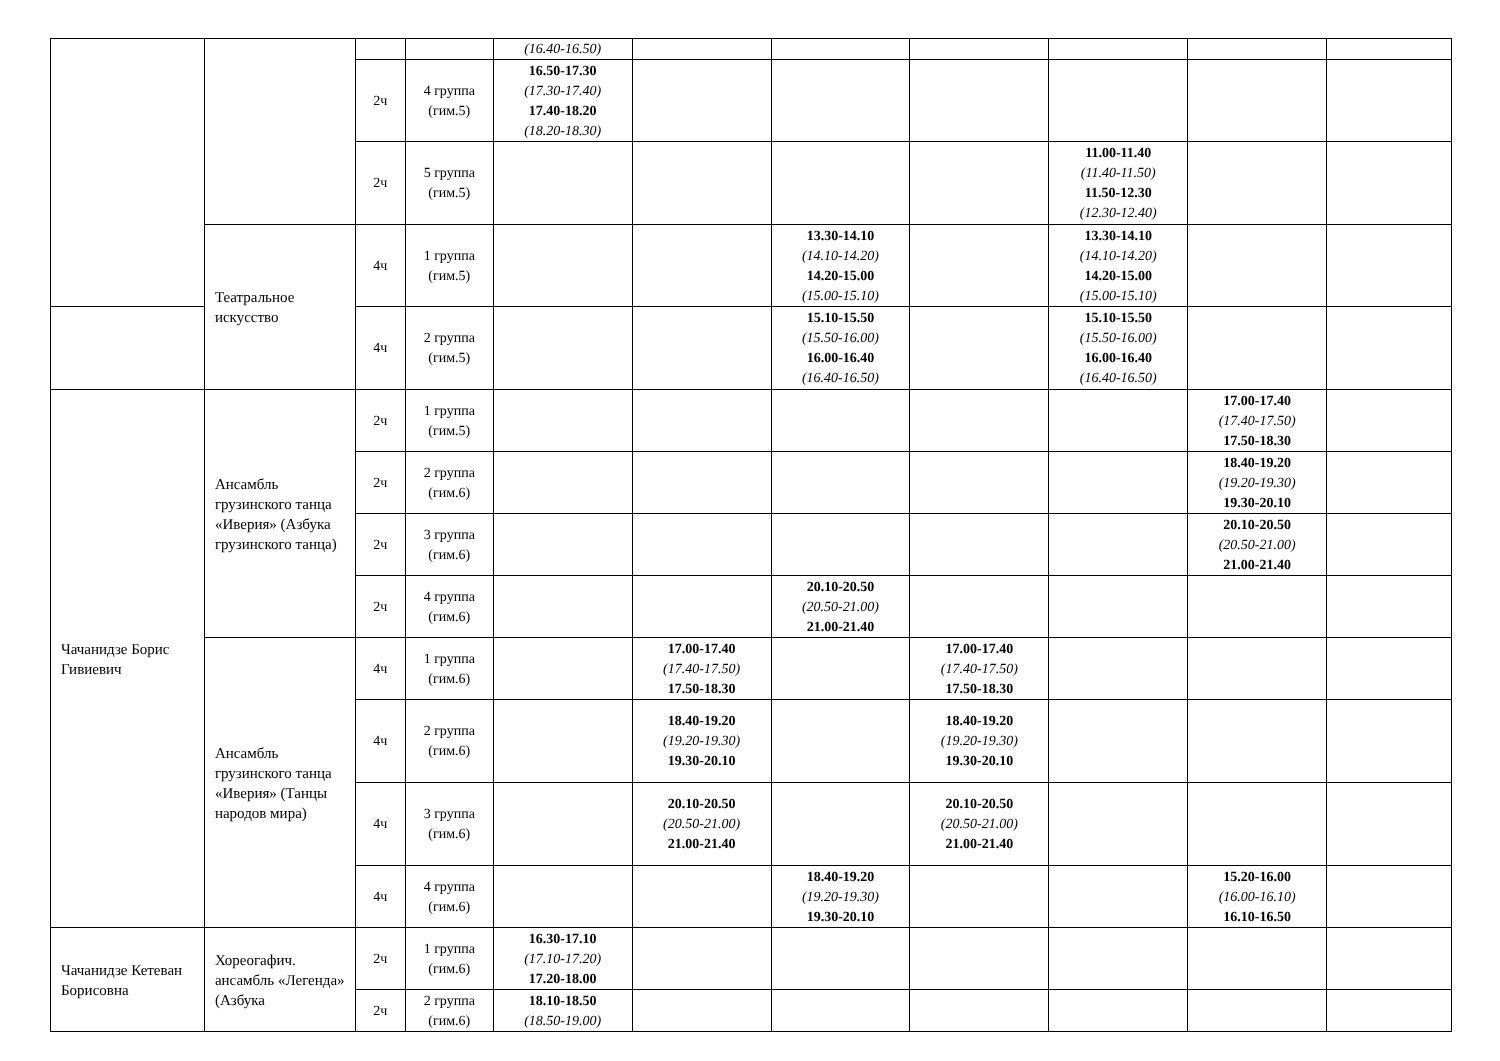| | | | | (16.40-16.50) | | | | | | |
| | | 2ч | 4 группа (гим.5) | 16.50-17.30 (17.30-17.40) 17.40-18.20 (18.20-18.30) | | | | | | |
| | | 2ч | 5 группа (гим.5) | | | | | 11.00-11.40 (11.40-11.50) 11.50-12.30 (12.30-12.40) | | |
| | Театральное искусство | 4ч | 1 группа (гим.5) | | | 13.30-14.10 (14.10-14.20) 14.20-15.00 (15.00-15.10) | | 13.30-14.10 (14.10-14.20) 14.20-15.00 (15.00-15.10) | | |
| | | 4ч | 2 группа (гим.5) | | | 15.10-15.50 (15.50-16.00) 16.00-16.40 (16.40-16.50) | | 15.10-15.50 (15.50-16.00) 16.00-16.40 (16.40-16.50) | | |
| Чачанидзе Борис Гивиевич | Ансамбль грузинского танца «Иверия» (Азбука грузинского танца) | 2ч | 1 группа (гим.5) | | | | | | 17.00-17.40 (17.40-17.50) 17.50-18.30 | |
| | | 2ч | 2 группа (гим.6) | | | | | | 18.40-19.20 (19.20-19.30) 19.30-20.10 | |
| | | 2ч | 3 группа (гим.6) | | | | | | 20.10-20.50 (20.50-21.00) 21.00-21.40 | |
| | | 2ч | 4 группа (гим.6) | | | 20.10-20.50 (20.50-21.00) 21.00-21.40 | | | | |
| | Ансамбль грузинского танца «Иверия» (Танцы народов мира) | 4ч | 1 группа (гим.6) | | 17.00-17.40 (17.40-17.50) 17.50-18.30 | | 17.00-17.40 (17.40-17.50) 17.50-18.30 | | | |
| | | 4ч | 2 группа (гим.6) | | 18.40-19.20 (19.20-19.30) 19.30-20.10 | | 18.40-19.20 (19.20-19.30) 19.30-20.10 | | | |
| | | 4ч | 3 группа (гим.6) | | 20.10-20.50 (20.50-21.00) 21.00-21.40 | | 20.10-20.50 (20.50-21.00) 21.00-21.40 | | | |
| | | 4ч | 4 группа (гим.6) | | | 18.40-19.20 (19.20-19.30) 19.30-20.10 | | | 15.20-16.00 (16.00-16.10) 16.10-16.50 | |
| Чачанидзе Кетеван Борисовна | Хореогафич. ансамбль «Легенда» (Азбука | 2ч | 1 группа (гим.6) | 16.30-17.10 (17.10-17.20) 17.20-18.00 | | | | | | |
| | | 2ч | 2 группа (гим.6) | 18.10-18.50 (18.50-19.00) | | | | | | |